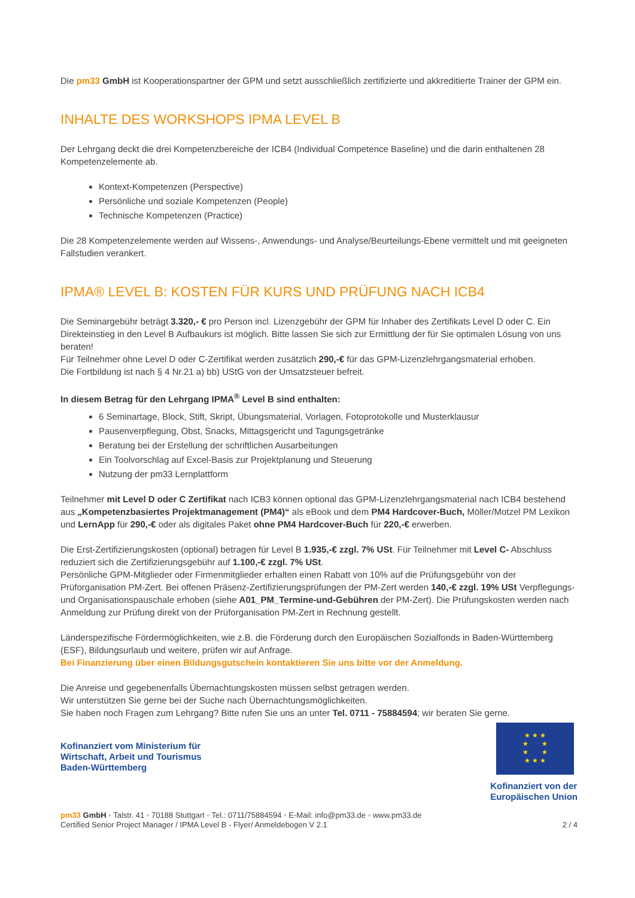Die pm33 GmbH ist Kooperationspartner der GPM und setzt ausschließlich zertifizierte und akkreditierte Trainer der GPM ein.
INHALTE DES WORKSHOPS IPMA LEVEL B
Der Lehrgang deckt die drei Kompetenzbereiche der ICB4 (Individual Competence Baseline) und die darin enthaltenen 28 Kompetenzelemente ab.
Kontext-Kompetenzen (Perspective)
Persönliche und soziale Kompetenzen (People)
Technische Kompetenzen (Practice)
Die 28 Kompetenzelemente werden auf Wissens-, Anwendungs- und Analyse/Beurteilungs-Ebene vermittelt und mit geeigneten Fallstudien verankert.
IPMA® LEVEL B: KOSTEN FÜR KURS UND PRÜFUNG NACH ICB4
Die Seminargebühr beträgt 3.320,- € pro Person incl. Lizenzgebühr der GPM für Inhaber des Zertifikats Level D oder C. Ein Direkteinstieg in den Level B Aufbaukurs ist möglich. Bitte lassen Sie sich zur Ermittlung der für Sie optimalen Lösung von uns beraten!
Für Teilnehmer ohne Level D oder C-Zertifikat werden zusätzlich 290,-€ für das GPM-Lizenzlehrgangsmaterial erhoben.
Die Fortbildung ist nach § 4 Nr.21 a) bb) UStG von der Umsatzsteuer befreit.
In diesem Betrag für den Lehrgang IPMA<sup>®</sup> Level B sind enthalten:
6 Seminartage, Block, Stift, Skript, Übungsmaterial, Vorlagen, Fotoprotokolle und Musterklausur
Pausenverpflegung, Obst, Snacks, Mittagsgericht und Tagungsgetränke
Beratung bei der Erstellung der schriftlichen Ausarbeitungen
Ein Toolvorschlag auf Excel-Basis zur Projektplanung und Steuerung
Nutzung der pm33 Lernplattform
Teilnehmer mit Level D oder C Zertifikat nach ICB3 können optional das GPM-Lizenzlehrgangsmaterial nach ICB4 bestehend aus „Kompetenzbasiertes Projektmanagement (PM4)“ als eBook und dem PM4 Hardcover-Buch, Möller/Motzel PM Lexikon und LernApp für 290,-€ oder als digitales Paket ohne PM4 Hardcover-Buch für 220,-€ erwerben.
Die Erst-Zertifizierungskosten (optional) betragen für Level B 1.935,-€ zzgl. 7% USt. Für Teilnehmer mit Level C- Abschluss reduziert sich die Zertifizierungsgebühr auf 1.100,-€ zzgl. 7% USt.
Persönliche GPM-Mitglieder oder Firmenmitglieder erhalten einen Rabatt von 10% auf die Prüfungsgebühr von der Prüforganisation PM-Zert. Bei offenen Präsenz-Zertifizierungsprüfungen der PM-Zert werden 140,-€ zzgl. 19% USt Verpflegungs- und Organisationspauschale erhoben (siehe A01_PM_Termine-und-Gebühren der PM-Zert). Die Prüfungskosten werden nach Anmeldung zur Prüfung direkt von der Prüforganisation PM-Zert in Rechnung gestellt.
Länderspezifische Fördermöglichkeiten, wie z.B. die Förderung durch den Europäischen Sozialfonds in Baden-Württemberg (ESF), Bildungsurlaub und weitere, prüfen wir auf Anfrage.
Bei Finanzierung über einen Bildungsgutschein kontaktieren Sie uns bitte vor der Anmeldung.
Die Anreise und gegebenenfalls Übernachtungskosten müssen selbst getragen werden.
Wir unterstützen Sie gerne bei der Suche nach Übernachtungsmöglichkeiten.
Sie haben noch Fragen zum Lehrgang? Bitte rufen Sie uns an unter Tel. 0711 - 75884594; wir beraten Sie gerne.
Kofinanziert vom Ministerium für
Wirtschaft, Arbeit und Tourismus
Baden-Württemberg
★ ★ ★
★ ★
★ ★
★ ★ ★
Kofinanziert von der
Europäischen Union
pm33 GmbH ◦ Talstr. 41 ◦ 70188 Stuttgart ◦ Tel.: 0711/75884594 ◦ E-Mail: info@pm33.de ◦ www.pm33.de
Certified Senior Project Manager / IPMA Level B - Flyer/ Anmeldebogen V 2.1 2 / 4